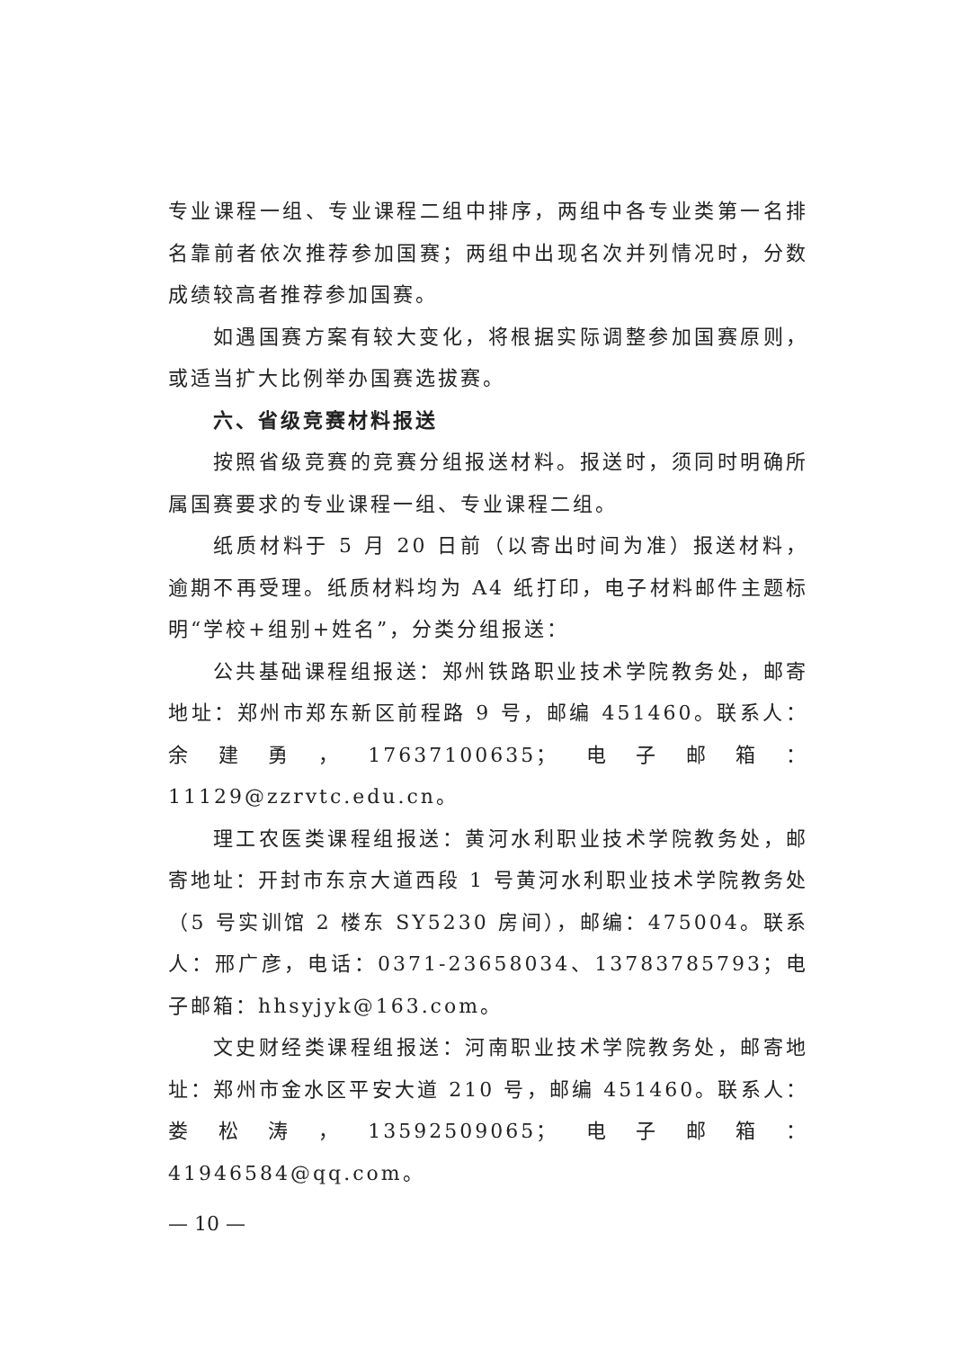专业课程一组、专业课程二组中排序，两组中各专业类第一名排名靠前者依次推荐参加国赛；两组中出现名次并列情况时，分数成绩较高者推荐参加国赛。
如遇国赛方案有较大变化，将根据实际调整参加国赛原则，或适当扩大比例举办国赛选拔赛。
六、省级竞赛材料报送
按照省级竞赛的竞赛分组报送材料。报送时，须同时明确所属国赛要求的专业课程一组、专业课程二组。
纸质材料于 5 月 20 日前（以寄出时间为准）报送材料，逾期不再受理。纸质材料均为 A4 纸打印，电子材料邮件主题标明“学校+组别+姓名”，分类分组报送：
公共基础课程组报送：郑州铁路职业技术学院教务处，邮寄地址：郑州市郑东新区前程路 9 号，邮编 451460。联系人：余建勇，17637100635；电子邮箱：11129@zzrvtc.edu.cn。
理工农医类课程组报送：黄河水利职业技术学院教务处，邮寄地址：开封市东京大道西段 1 号黄河水利职业技术学院教务处（5 号实训馆 2 楼东 SY5230 房间），邮编：475004。联系人：邢广彦，电话：0371-23658034、13783785793；电子邮箱：hhsyjyk@163.com。
文史财经类课程组报送：河南职业技术学院教务处，邮寄地址：郑州市金水区平安大道 210 号，邮编 451460。联系人：娄松涛，13592509065；电子邮箱：41946584@qq.com。
— 10 —